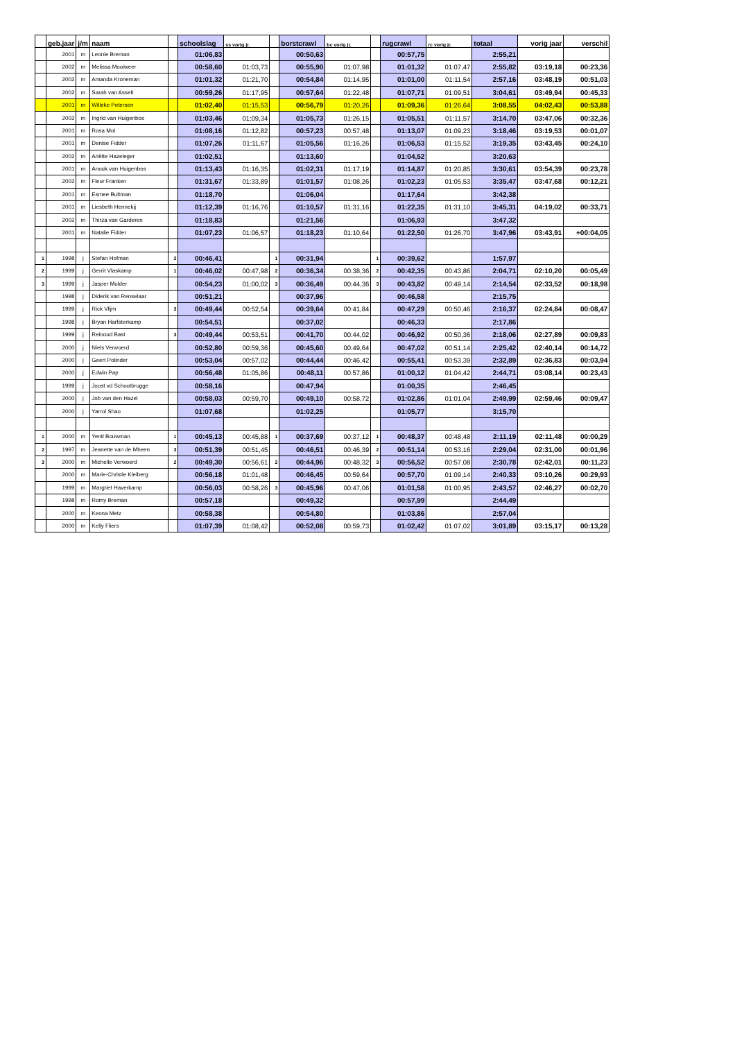| | geb.jaar | j/m | naam | | schoolslag | ss vorig jr. | | borstcrawl | bc vorig jr. | | rugcrawl | rc vorig jr. | totaal | vorig jaar | verschil |
| --- | --- | --- | --- | --- | --- | --- | --- | --- | --- | --- | --- | --- | --- | --- | --- |
| | 2001 | m | Leonie Breman | | 01:06,83 | | | 00:50,63 | | | 00:57,75 | | 2:55,21 | | |
| | 2002 | m | Melissa Mooiweer | | 00:58,60 | 01:03,73 | | 00:55,90 | 01:07,98 | | 01:01,32 | 01:07,47 | 2:55,82 | 03:19,18 | 00:23,36 |
| | 2002 | m | Amanda Kroneman | | 01:01,32 | 01:21,70 | | 00:54,84 | 01:14,95 | | 01:01,00 | 01:11,54 | 2:57,16 | 03:48,19 | 00:51,03 |
| | 2002 | m | Sarah van Asselt | | 00:59,26 | 01:17,95 | | 00:57,64 | 01:22,48 | | 01:07,71 | 01:09,51 | 3:04,61 | 03:49,94 | 00:45,33 |
| | 2001 | m | Willeke Petersen | | 01:02,40 | 01:15,53 | | 00:56,79 | 01:20,26 | | 01:09,36 | 01:26,64 | 3:08,55 | 04:02,43 | 00:53,88 |
| | 2002 | m | Ingrid van Huigenbos | | 01:03,46 | 01:09,34 | | 01:05,73 | 01:26,15 | | 01:05,51 | 01:11,57 | 3:14,70 | 03:47,06 | 00:32,36 |
| | 2001 | m | Rosa Mol | | 01:08,16 | 01:12,82 | | 00:57,23 | 00:57,48 | | 01:13,07 | 01:09,23 | 3:18,46 | 03:19,53 | 00:01,07 |
| | 2001 | m | Denise Fidder | | 01:07,26 | 01:11,67 | | 01:05,56 | 01:16,26 | | 01:06,53 | 01:15,52 | 3:19,35 | 03:43,45 | 00:24,10 |
| | 2002 | m | Ariëtte Hazeleger | | 01:02,51 | | | 01:13,60 | | | 01:04,52 | | 3:20,63 | | |
| | 2001 | m | Anouk van Huigenbos | | 01:13,43 | 01:16,35 | | 01:02,31 | 01:17,19 | | 01:14,87 | 01:20,85 | 3:30,61 | 03:54,39 | 00:23,78 |
| | 2002 | m | Fleur Franken | | 01:31,67 | 01:33,89 | | 01:01,57 | 01:08,26 | | 01:02,23 | 01:05,53 | 3:35,47 | 03:47,68 | 00:12,21 |
| | 2001 | m | Esmee Bultman | | 01:18,70 | | | 01:06,04 | | | 01:17,64 | | 3:42,38 | | |
| | 2001 | m | Liesbeth Hennekij | | 01:12,39 | 01:16,76 | | 01:10,57 | 01:31,16 | | 01:22,35 | 01:31,10 | 3:45,31 | 04:19,02 | 00:33,71 |
| | 2002 | m | Thirza van Garderen | | 01:18,83 | | | 01:21,56 | | | 01:06,93 | | 3:47,32 | | |
| | 2001 | m | Natalie Fidder | | 01:07,23 | 01:06,57 | | 01:18,23 | 01:10,64 | | 01:22,50 | 01:26,70 | 3:47,96 | 03:43,91 | +00:04,05 |
| 1 | 1998 | j | Stefan Hofman | 2 | 00:46,41 | | 1 | 00:31,94 | | 1 | 00:39,62 | | 1:57,97 | | |
| 2 | 1999 | j | Gerrit Vlaskamp | 1 | 00:46,02 | 00:47,98 | 2 | 00:36,34 | 00:38,36 | 2 | 00:42,35 | 00:43,86 | 2:04,71 | 02:10,20 | 00:05,49 |
| 3 | 1999 | j | Jasper Mulder | | 00:54,23 | 01:00,02 | 3 | 00:36,49 | 00:44,36 | 3 | 00:43,82 | 00:49,14 | 2:14,54 | 02:33,52 | 00:18,98 |
| | 1998 | j | Diderik van Renselaar | | 00:51,21 | | | 00:37,96 | | | 00:46,58 | | 2:15,75 | | |
| | 1999 | j | Rick Vlijm | 3 | 00:49,44 | 00:52,54 | | 00:39,64 | 00:41,84 | | 00:47,29 | 00:50,46 | 2:16,37 | 02:24,84 | 00:08,47 |
| | 1998 | j | Bryan Harfsterkamp | | 00:54,51 | | | 00:37,02 | | | 00:46,33 | | 2:17,86 | | |
| | 1999 | j | Reinoud Bast | 3 | 00:49,44 | 00:53,51 | | 00:41,70 | 00:44,02 | | 00:46,92 | 00:50,36 | 2:18,06 | 02:27,89 | 00:09,83 |
| | 2000 | j | Niels Verwoerd | | 00:52,80 | 00:59,36 | | 00:45,60 | 00:49,64 | | 00:47,02 | 00:51,14 | 2:25,42 | 02:40,14 | 00:14,72 |
| | 2000 | j | Geert Polinder | | 00:53,04 | 00:57,02 | | 00:44,44 | 00:46,42 | | 00:55,41 | 00:53,39 | 2:32,89 | 02:36,83 | 00:03,94 |
| | 2000 | j | Edwin Pap | | 00:56,48 | 01:05,86 | | 00:48,11 | 00:57,86 | | 01:00,12 | 01:04,42 | 2:44,71 | 03:08,14 | 00:23,43 |
| | 1999 | j | Joost vd Schootbrugge | | 00:58,16 | | | 00:47,94 | | | 01:00,35 | | 2:46,45 | | |
| | 2000 | j | Job van den Hazel | | 00:58,03 | 00:59,70 | | 00:49,10 | 00:58,72 | | 01:02,86 | 01:01,04 | 2:49,99 | 02:59,46 | 00:09,47 |
| | 2000 | j | Yarrol Shao | | 01:07,68 | | | 01:02,25 | | | 01:05,77 | | 3:15,70 | | |
| 1 | 2000 | m | Yentl Bouwman | 1 | 00:45,13 | 00:45,88 | 1 | 00:37,69 | 00:37,12 | 1 | 00:48,37 | 00:48,48 | 2:11,19 | 02:11,48 | 00:00,29 |
| 2 | 1997 | m | Jeanette van de Mheen | 3 | 00:51,39 | 00:51,45 | | 00:46,51 | 00:46,39 | 2 | 00:51,14 | 00:53,16 | 2:29,04 | 02:31,00 | 00:01,96 |
| 3 | 2000 | m | Michelle Verwoerd | 2 | 00:49,30 | 00:56,61 | 2 | 00:44,96 | 00:48,32 | 3 | 00:56,52 | 00:57,08 | 2:30,78 | 02:42,01 | 00:11,23 |
| | 2000 | m | Marie-Christie Kleiberg | | 00:56,18 | 01:01,48 | | 00:46,45 | 00:59,64 | | 00:57,70 | 01:09,14 | 2:40,33 | 03:10,26 | 00:29,93 |
| | 1999 | m | Margriet Haverkamp | | 00:56,03 | 00:58,26 | 3 | 00:45,96 | 00:47,06 | | 01:01,58 | 01:00,95 | 2:43,57 | 02:46,27 | 00:02,70 |
| | 1998 | m | Romy Breman | | 00:57,18 | | | 00:49,32 | | | 00:57,99 | | 2:44,49 | | |
| | 2000 | m | Keona Metz | | 00:58,38 | | | 00:54,80 | | | 01:03,86 | | 2:57,04 | | |
| | 2000 | m | Kelly Fliers | | 01:07,39 | 01:08,42 | | 00:52,08 | 00:59,73 | | 01:02,42 | 01:07,02 | 3:01,89 | 03:15,17 | 00:13,28 |